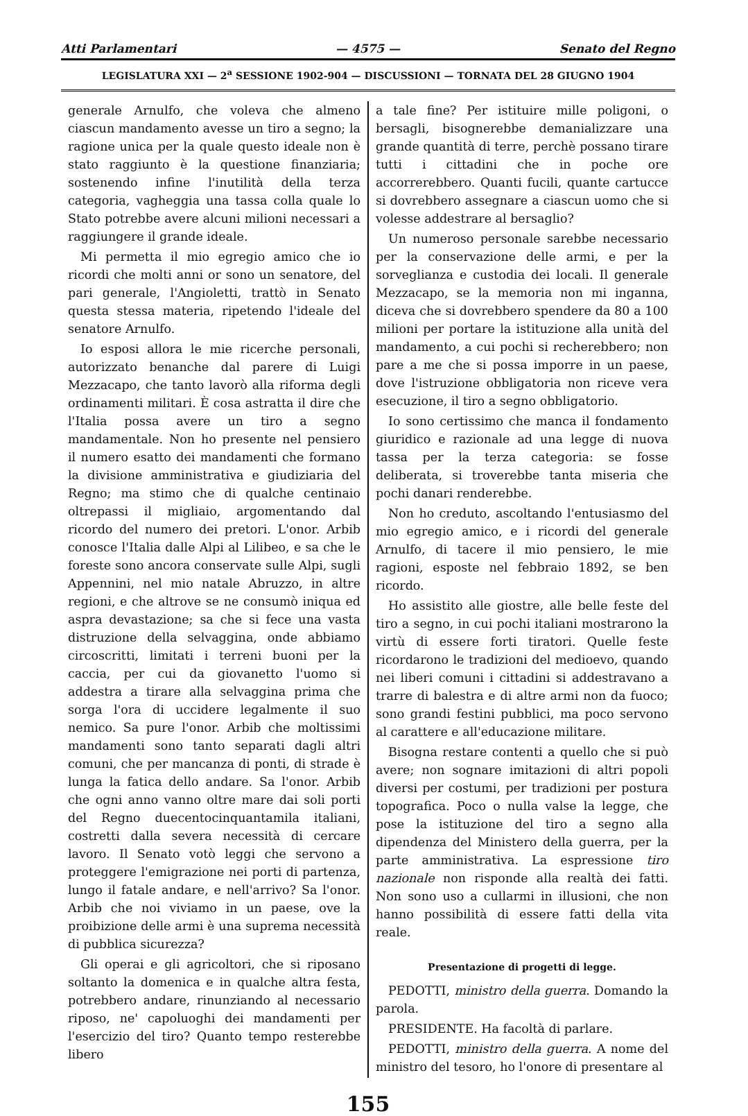Atti Parlamentari — 4575 — Senato del Regno
LEGISLATURA XXI — 2<sup>a</sup> SESSIONE 1902-904 — DISCUSSIONI — TORNATA DEL 28 GIUGNO 1904
generale Arnulfo, che voleva che almeno ciascun mandamento avesse un tiro a segno; la ragione unica per la quale questo ideale non è stato raggiunto è la questione finanziaria; sostenendo infine l'inutilità della terza categoria, vagheggia una tassa colla quale lo Stato potrebbe avere alcuni milioni necessari a raggiungere il grande ideale.
Mi permetta il mio egregio amico che io ricordi che molti anni or sono un senatore, del pari generale, l'Angioletti, trattò in Senato questa stessa materia, ripetendo l'ideale del senatore Arnulfo.
Io esposi allora le mie ricerche personali, autorizzato benanche dal parere di Luigi Mezzacapo, che tanto lavorò alla riforma degli ordinamenti militari. È cosa astratta il dire che l'Italia possa avere un tiro a segno mandamentale. Non ho presente nel pensiero il numero esatto dei mandamenti che formano la divisione amministrativa e giudiziaria del Regno; ma stimo che di qualche centinaio oltrepassi il migliaio, argomentando dal ricordo del numero dei pretori. L'onor. Arbib conosce l'Italia dalle Alpi al Lilibeo, e sa che le foreste sono ancora conservate sulle Alpi, sugli Appennini, nel mio natale Abruzzo, in altre regioni, e che altrove se ne consumò iniqua ed aspra devastazione; sa che si fece una vasta distruzione della selvaggina, onde abbiamo circoscritti, limitati i terreni buoni per la caccia, per cui da giovanetto l'uomo si addestra a tirare alla selvaggina prima che sorga l'ora di uccidere legalmente il suo nemico. Sa pure l'onor. Arbib che moltissimi mandamenti sono tanto separati dagli altri comuni, che per mancanza di ponti, di strade è lunga la fatica dello andare. Sa l'onor. Arbib che ogni anno vanno oltre mare dai soli porti del Regno duecentocinquantamila italiani, costretti dalla severa necessità di cercare lavoro. Il Senato votò leggi che servono a proteggere l'emigrazione nei porti di partenza, lungo il fatale andare, e nell'arrivo? Sa l'onor. Arbib che noi viviamo in un paese, ove la proibizione delle armi è una suprema necessità di pubblica sicurezza?
Gli operai e gli agricoltori, che si riposano soltanto la domenica e in qualche altra festa, potrebbero andare, rinunziando al necessario riposo, ne' capoluoghi dei mandamenti per l'esercizio del tiro? Quanto tempo resterebbe libero
a tale fine? Per istituire mille poligoni, o bersagli, bisognerebbe demanializzare una grande quantità di terre, perchè possano tirare tutti i cittadini che in poche ore accorrerebbero. Quanti fucili, quante cartucce si dovrebbero assegnare a ciascun uomo che si volesse addestrare al bersaglio?
Un numeroso personale sarebbe necessario per la conservazione delle armi, e per la sorveglianza e custodia dei locali. Il generale Mezzacapo, se la memoria non mi inganna, diceva che si dovrebbero spendere da 80 a 100 milioni per portare la istituzione alla unità del mandamento, a cui pochi si recherebbero; non pare a me che si possa imporre in un paese, dove l'istruzione obbligatoria non riceve vera esecuzione, il tiro a segno obbligatorio.
Io sono certissimo che manca il fondamento giuridico e razionale ad una legge di nuova tassa per la terza categoria: se fosse deliberata, si troverebbe tanta miseria che pochi danari renderebbe.
Non ho creduto, ascoltando l'entusiasmo del mio egregio amico, e i ricordi del generale Arnulfo, di tacere il mio pensiero, le mie ragioni, esposte nel febbraio 1892, se ben ricordo.
Ho assistito alle giostre, alle belle feste del tiro a segno, in cui pochi italiani mostrarono la virtù di essere forti tiratori. Quelle feste ricordarono le tradizioni del medioevo, quando nei liberi comuni i cittadini si addestravano a trarre di balestra e di altre armi non da fuoco; sono grandi festini pubblici, ma poco servono al carattere e all'educazione militare.
Bisogna restare contenti a quello che si può avere; non sognare imitazioni di altri popoli diversi per costumi, per tradizioni per postura topografica. Poco o nulla valse la legge, che pose la istituzione del tiro a segno alla dipendenza del Ministero della guerra, per la parte amministrativa. La espressione tiro nazionale non risponde alla realtà dei fatti. Non sono uso a cullarmi in illusioni, che non hanno possibilità di essere fatti della vita reale.
Presentazione di progetti di legge.
PEDOTTI, ministro della guerra. Domando la parola.
PRESIDENTE. Ha facoltà di parlare.
PEDOTTI, ministro della guerra. A nome del ministro del tesoro, ho l'onore di presentare al
155